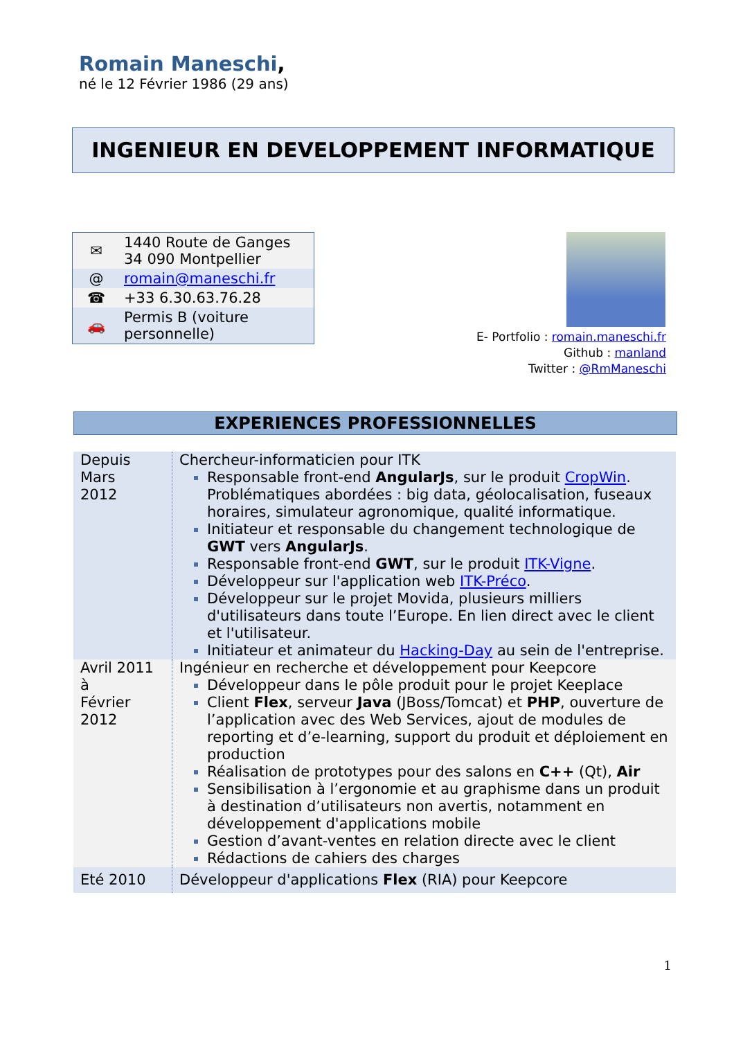Romain Maneschi,
né le 12 Février 1986 (29 ans)
INGENIEUR EN DEVELOPPEMENT INFORMATIQUE
| ✉ | 1440 Route de Ganges 34 090 Montpellier |
| @ | romain@maneschi.fr |
| ☎ | +33 6.30.63.76.28 |
| 🚗 | Permis B (voiture personnelle) |
E- Portfolio : romain.maneschi.fr
Github : manland
Twitter : @RmManeschi
EXPERIENCES PROFESSIONNELLES
| Depuis Mars 2012 | Chercheur-informaticien pour ITK Responsable front-end AngularJs , sur le produit CropWin . Problématiques abordées : big data, géolocalisation, fuseaux horaires, simulateur agronomique, qualité informatique. Initiateur et responsable du changement technologique de GWT vers AngularJs . Responsable front-end GWT , sur le produit ITK-Vigne . Développeur sur l'application web ITK-Préco . Développeur sur le projet Movida, plusieurs milliers d'utilisateurs dans toute l’Europe. En lien direct avec le client et l'utilisateur. Initiateur et animateur du Hacking-Day au sein de l'entreprise. |
| Avril 2011 à Février 2012 | Ingénieur en recherche et développement pour Keepcore Développeur dans le pôle produit pour le projet Keeplace Client Flex , serveur Java (JBoss/Tomcat) et PHP , ouverture de l’application avec des Web Services, ajout de modules de reporting et d’e-learning, support du produit et déploiement en production Réalisation de prototypes pour des salons en C++ (Qt), Air Sensibilisation à l’ergonomie et au graphisme dans un produit à destination d’utilisateurs non avertis, notamment en développement d'applications mobile Gestion d’avant-ventes en relation directe avec le client Rédactions de cahiers des charges |
| Eté 2010 | Développeur d'applications Flex (RIA) pour Keepcore |
1